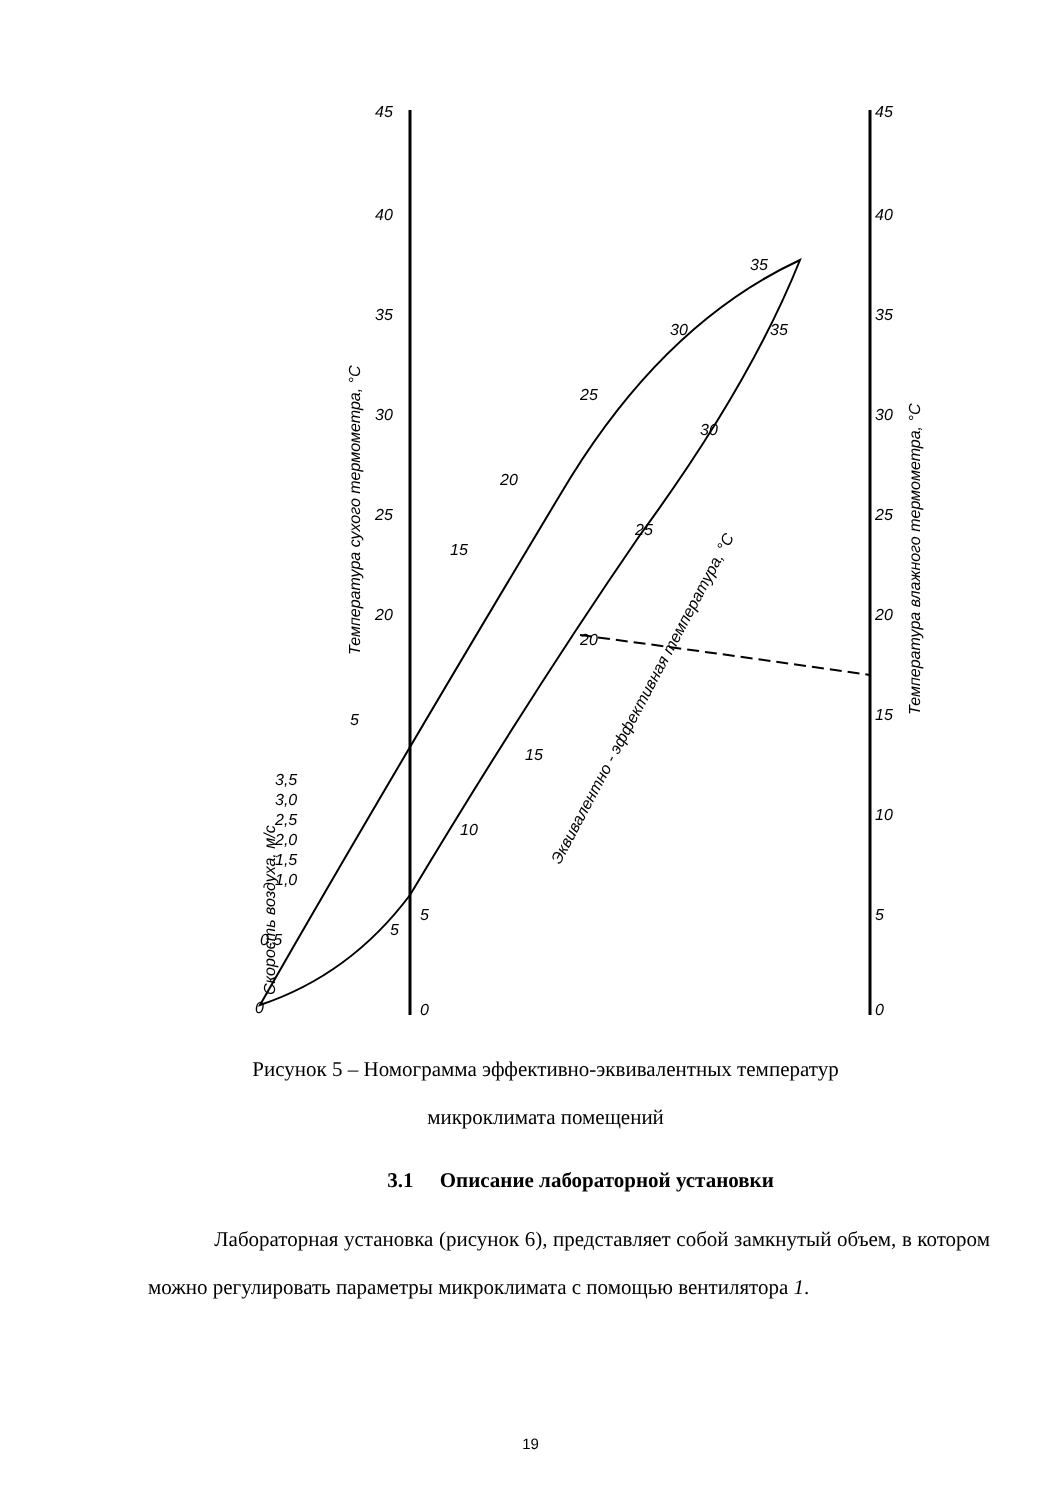45
40
35
30
25
20
5
0
45
40
35
30
25
20
15
10
5
0
0
0,5
1,0
1,5
2,0
2,5
3,0
3,5
5
15
20
25
30
35
5
10
15
20
25
30
35
Температура сухого термометра, °С
Температура влажного термометра, °С
Скорость воздуха, м/с
Эквивалентно - эффективная температура, °С
Рисунок 5 – Номограмма эффективно-эквивалентных температур
микроклимата помещений
3.1 Описание лабораторной установки
Лабораторная установка (рисунок 6), представляет собой замкнутый объем, в котором можно регулировать параметры микроклимата с помощью вентилятора 1.
19